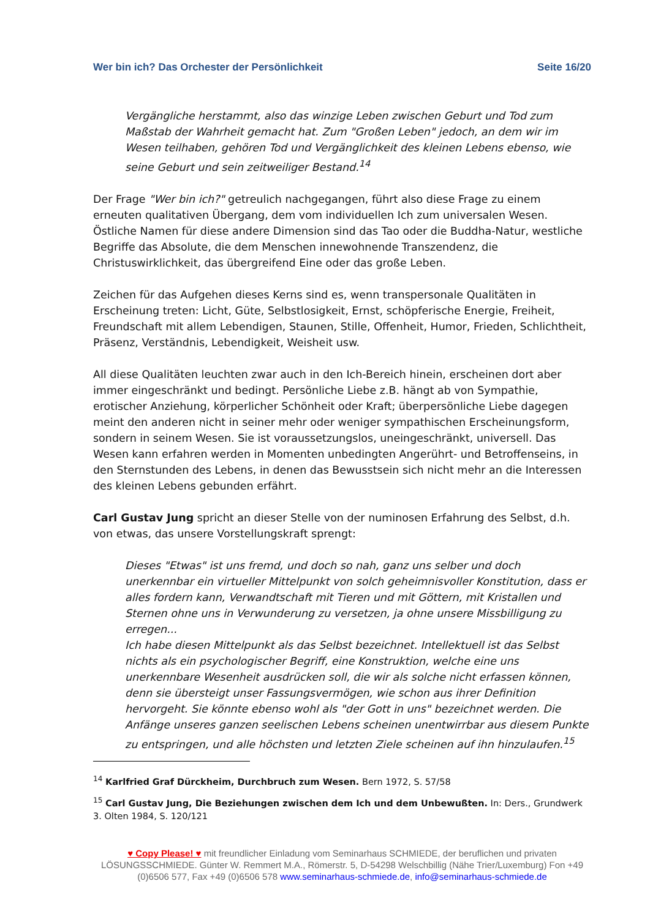Wer bin ich? Das Orchester der Persönlichkeit Seite 16/20
Vergängliche herstammt, also das winzige Leben zwischen Geburt und Tod zum Maßstab der Wahrheit gemacht hat. Zum "Großen Leben" jedoch, an dem wir im Wesen teilhaben, gehören Tod und Vergänglichkeit des kleinen Lebens ebenso, wie seine Geburt und sein zeitweiliger Bestand.<sup>14</sup>
Der Frage "Wer bin ich?" getreulich nachgegangen, führt also diese Frage zu einem erneuten qualitativen Übergang, dem vom individuellen Ich zum universalen Wesen. Östliche Namen für diese andere Dimension sind das Tao oder die Buddha-Natur, westliche Begriffe das Absolute, die dem Menschen innewohnende Transzendenz, die Christuswirklichkeit, das übergreifend Eine oder das große Leben.
Zeichen für das Aufgehen dieses Kerns sind es, wenn transpersonale Qualitäten in Erscheinung treten: Licht, Güte, Selbstlosigkeit, Ernst, schöpferische Energie, Freiheit, Freundschaft mit allem Lebendigen, Staunen, Stille, Offenheit, Humor, Frieden, Schlichtheit, Präsenz, Verständnis, Lebendigkeit, Weisheit usw.
All diese Qualitäten leuchten zwar auch in den Ich-Bereich hinein, erscheinen dort aber immer eingeschränkt und bedingt. Persönliche Liebe z.B. hängt ab von Sympathie, erotischer Anziehung, körperlicher Schönheit oder Kraft; überpersönliche Liebe dagegen meint den anderen nicht in seiner mehr oder weniger sympathischen Erscheinungsform, sondern in seinem Wesen. Sie ist voraussetzungslos, uneingeschränkt, universell. Das Wesen kann erfahren werden in Momenten unbedingten Angerührt- und Betroffenseins, in den Sternstunden des Lebens, in denen das Bewusstsein sich nicht mehr an die Interessen des kleinen Lebens gebunden erfährt.
Carl Gustav Jung spricht an dieser Stelle von der numinosen Erfahrung des Selbst, d.h. von etwas, das unsere Vorstellungskraft sprengt:
Dieses "Etwas" ist uns fremd, und doch so nah, ganz uns selber und doch unerkennbar ein virtueller Mittelpunkt von solch geheimnisvoller Konstitution, dass er alles fordern kann, Verwandtschaft mit Tieren und mit Göttern, mit Kristallen und Sternen ohne uns in Verwunderung zu versetzen, ja ohne unsere Missbilligung zu erregen...
Ich habe diesen Mittelpunkt als das Selbst bezeichnet. Intellektuell ist das Selbst nichts als ein psychologischer Begriff, eine Konstruktion, welche eine uns unerkennbare Wesenheit ausdrücken soll, die wir als solche nicht erfassen können, denn sie übersteigt unser Fassungsvermögen, wie schon aus ihrer Definition hervorgeht. Sie könnte ebenso wohl als "der Gott in uns" bezeichnet werden. Die Anfänge unseres ganzen seelischen Lebens scheinen unentwirrbar aus diesem Punkte zu entspringen, und alle höchsten und letzten Ziele scheinen auf ihn hinzulaufen.<sup>15</sup>
<sup>14</sup> Karlfried Graf Dürckheim, Durchbruch zum Wesen. Bern 1972, S. 57/58
<sup>15</sup> Carl Gustav Jung, Die Beziehungen zwischen dem Ich und dem Unbewußten. In: Ders., Grundwerk 3. Olten 1984, S. 120/121
♥ Copy Please! ♥ mit freundlicher Einladung vom Seminarhaus SCHMIEDE, der beruflichen und privaten LÖSUNGSSCHMIEDE. Günter W. Remmert M.A., Römerstr. 5, D-54298 Welschbillig (Nähe Trier/Luxemburg) Fon +49 (0)6506 577, Fax +49 (0)6506 578 www.seminarhaus-schmiede.de, info@seminarhaus-schmiede.de